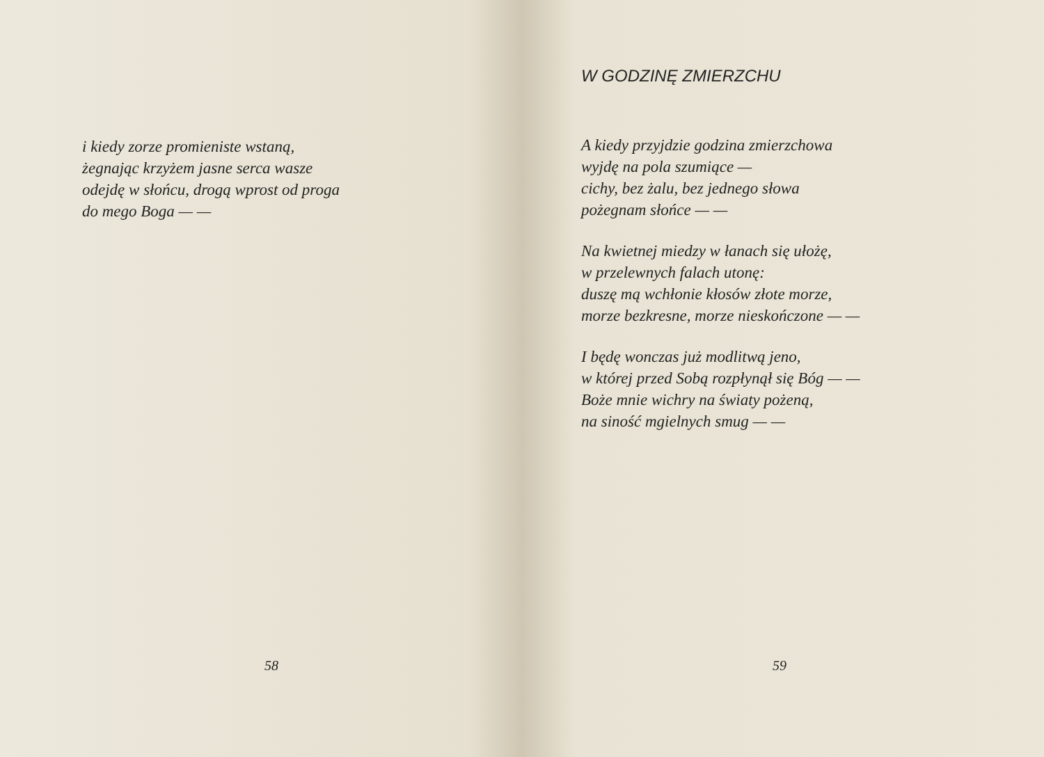i kiedy zorze promieniste wstaną,
żegnając krzyżem jasne serca wasze
odejdę w słońcu, drogą wprost od proga
do mego Boga — —
58
W GODZINĘ ZMIERZCHU
A kiedy przyjdzie godzina zmierzchowa
wyjdę na pola szumiące —
cichy, bez żalu, bez jednego słowa
pożegnam słońce — —
Na kwietnej miedzy w łanach się ułożę,
w przelewnych falach utonę:
duszę mą wchłonie kłosów złote morze,
morze bezkresne, morze nieskończone — —
I będę wonczas już modlitwą jeno,
w której przed Sobą rozpłynął się Bóg — —
Boże mnie wichry na światy pożeną,
na siność mgielnych smug — —
59